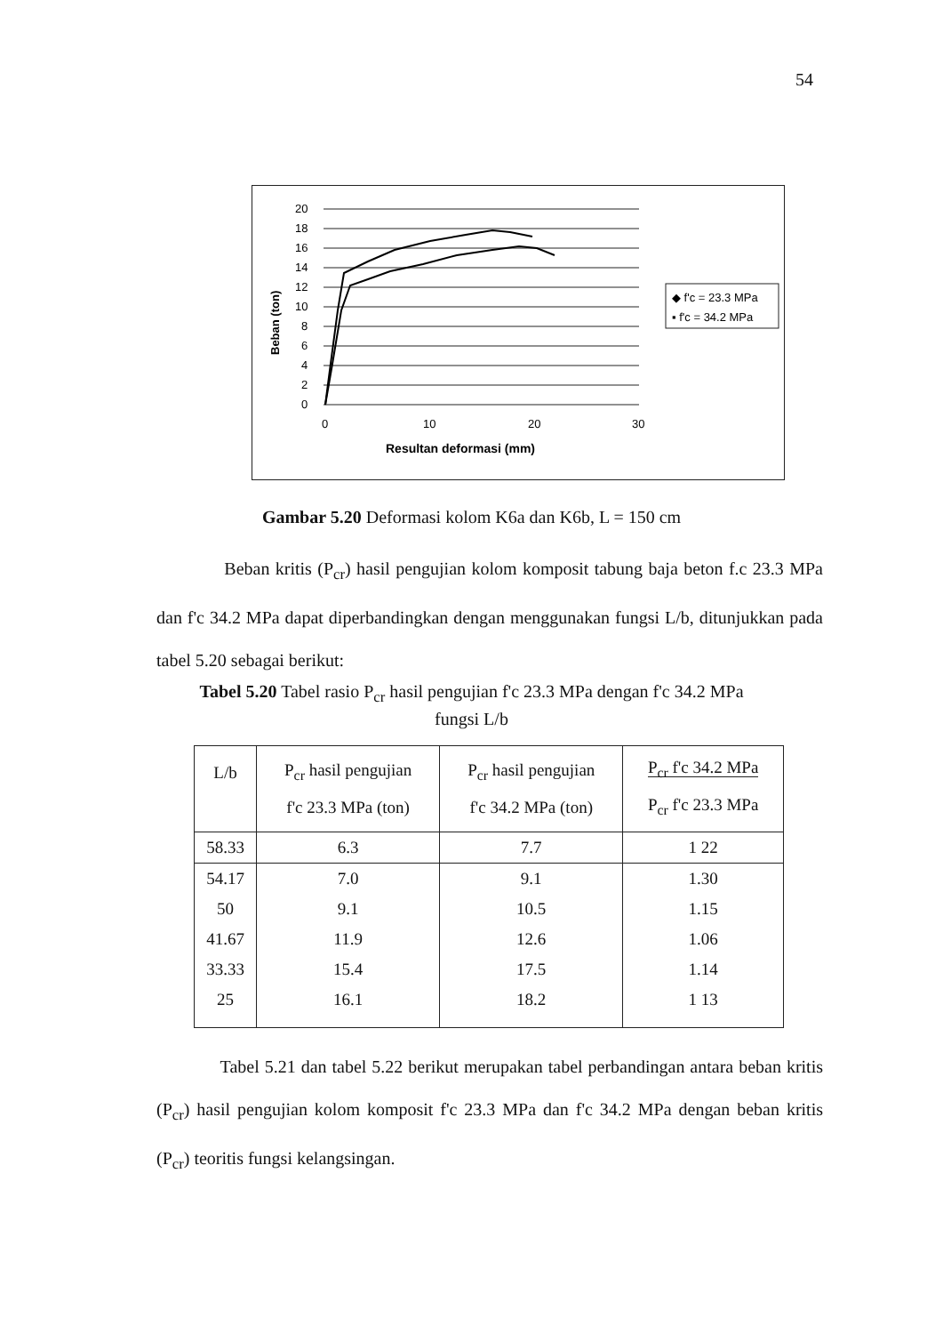54
Beban (ton)
20
18
16
14
12
10
8
6
4
2
0
0
10
20
30
Resultan deformasi (mm)
◆ f'c = 23.3 MPa
▪ f'c = 34.2 MPa
Gambar 5.20 Deformasi kolom K6a dan K6b, L = 150 cm
Beban kritis (P<sub>cr</sub>) hasil pengujian kolom komposit tabung baja beton f.c 23.3 MPa dan f'c 34.2 MPa dapat diperbandingkan dengan menggunakan fungsi L/b, ditunjukkan pada tabel 5.20 sebagai berikut:
Tabel 5.20 Tabel rasio P<sub>cr</sub> hasil pengujian f'c 23.3 MPa dengan f'c 34.2 MPa
fungsi L/b
| L/b | P<sub>cr</sub> hasil pengujian f'c 23.3 MPa (ton) | P<sub>cr</sub> hasil pengujian f'c 34.2 MPa (ton) | P<sub>cr</sub> f'c 34.2 MPa P<sub>cr</sub> f'c 23.3 MPa |
| --- | --- | --- | --- |
| 58.33 | 6.3 | 7.7 | 1 22 |
| 54.17 | 7.0 | 9.1 | 1.30 |
| 50 | 9.1 | 10.5 | 1.15 |
| 41.67 | 11.9 | 12.6 | 1.06 |
| 33.33 | 15.4 | 17.5 | 1.14 |
| 25 | 16.1 | 18.2 | 1 13 |
Tabel 5.21 dan tabel 5.22 berikut merupakan tabel perbandingan antara beban kritis (P<sub>cr</sub>) hasil pengujian kolom komposit f'c 23.3 MPa dan f'c 34.2 MPa dengan beban kritis (P<sub>cr</sub>) teoritis fungsi kelangsingan.